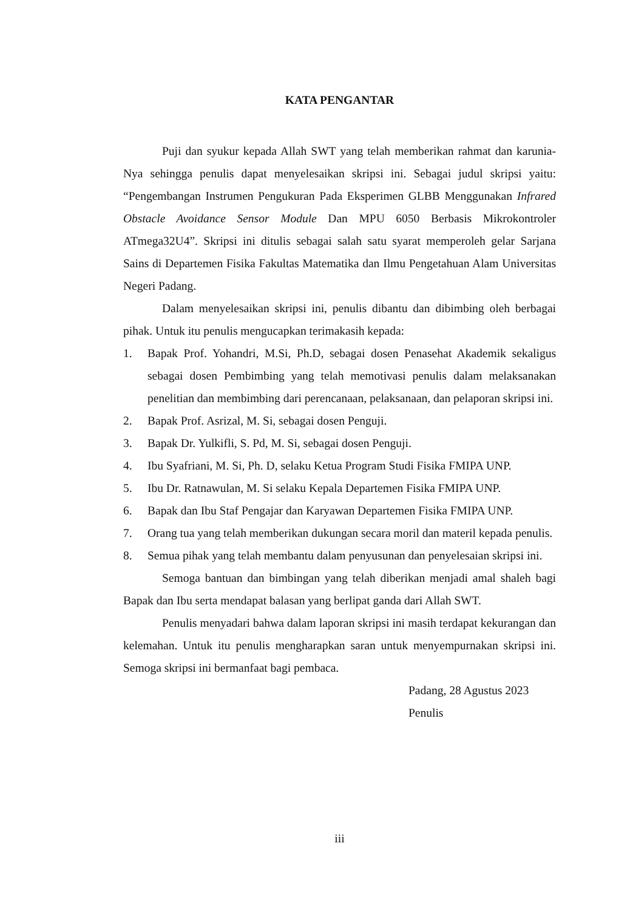KATA PENGANTAR
Puji dan syukur kepada Allah SWT yang telah memberikan rahmat dan karunia-Nya sehingga penulis dapat menyelesaikan skripsi ini. Sebagai judul skripsi yaitu: “Pengembangan Instrumen Pengukuran Pada Eksperimen GLBB Menggunakan Infrared Obstacle Avoidance Sensor Module Dan MPU 6050 Berbasis Mikrokontroler ATmega32U4”. Skripsi ini ditulis sebagai salah satu syarat memperoleh gelar Sarjana Sains di Departemen Fisika Fakultas Matematika dan Ilmu Pengetahuan Alam Universitas Negeri Padang.
Dalam menyelesaikan skripsi ini, penulis dibantu dan dibimbing oleh berbagai pihak. Untuk itu penulis mengucapkan terimakasih kepada:
1. Bapak Prof. Yohandri, M.Si, Ph.D, sebagai dosen Penasehat Akademik sekaligus sebagai dosen Pembimbing yang telah memotivasi penulis dalam melaksanakan penelitian dan membimbing dari perencanaan, pelaksanaan, dan pelaporan skripsi ini.
2. Bapak Prof. Asrizal, M. Si, sebagai dosen Penguji.
3. Bapak Dr. Yulkifli, S. Pd, M. Si, sebagai dosen Penguji.
4. Ibu Syafriani, M. Si, Ph. D, selaku Ketua Program Studi Fisika FMIPA UNP.
5. Ibu Dr. Ratnawulan, M. Si selaku Kepala Departemen Fisika FMIPA UNP.
6. Bapak dan Ibu Staf Pengajar dan Karyawan Departemen Fisika FMIPA UNP.
7. Orang tua yang telah memberikan dukungan secara moril dan materil kepada penulis.
8. Semua pihak yang telah membantu dalam penyusunan dan penyelesaian skripsi ini.
Semoga bantuan dan bimbingan yang telah diberikan menjadi amal shaleh bagi Bapak dan Ibu serta mendapat balasan yang berlipat ganda dari Allah SWT.
Penulis menyadari bahwa dalam laporan skripsi ini masih terdapat kekurangan dan kelemahan. Untuk itu penulis mengharapkan saran untuk menyempurnakan skripsi ini. Semoga skripsi ini bermanfaat bagi pembaca.
Padang, 28 Agustus 2023
Penulis
iii